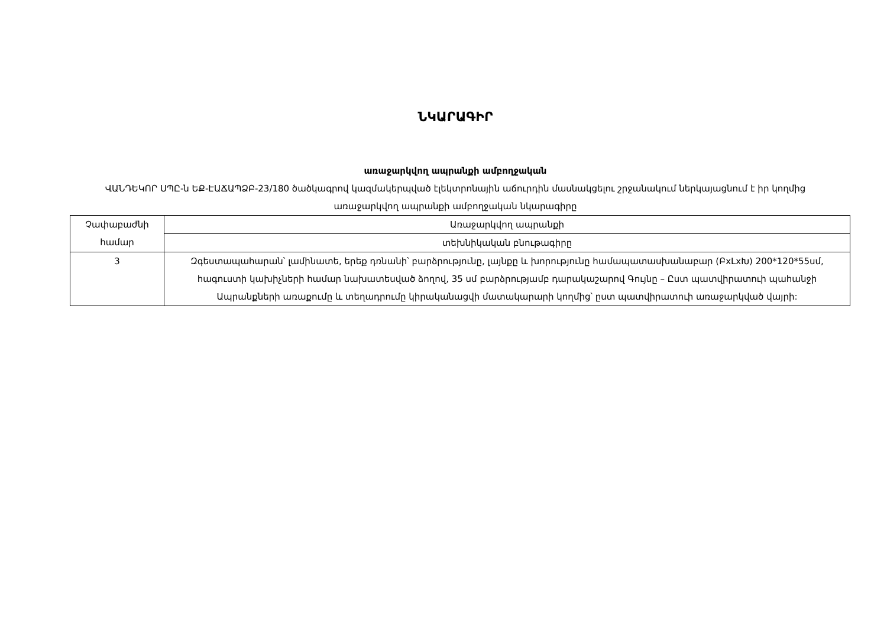ՆԿԱՐԱԳԻՐ
առաջարկվող ապրանքի ամբողջական
ՎԱՆԴԵԿՈՐ ՍՊԸ-ն ԵՔ-ԷԱՃԱՊՁԲ-23/180 ծածկագրով կազմակերպված էլեկտրոնային աճուրդին մասնակցելու շրջանակում ներկայացնում է իր կողմից առաջարկվող ապրանքի ամբողջական նկարագիրը
| Չափաբաժնի համար | Առաջարկվող ապրանքի |
| | տեխնիկական բնութագիրը |
| 3 | Զգեստապահարան՝ լամինատե, երեք դռնանի՝ բարձրությունը, լայնքը և խորությունը համապատասխանաբար (ԲxLxԽ) 200*120*55սմ, հագուստի կախիչների համար նախատեսված ձողով, 35 սմ բարձրությամբ դարակաշարով Գույնը – Ըստ պատվիրատուի պահանջի Ապրանքների առաքումը և տեղադրումը կիրականացվի մատակարարի կողմից՝ ըստ պատվիրատուի առաջարկված վայրի: |